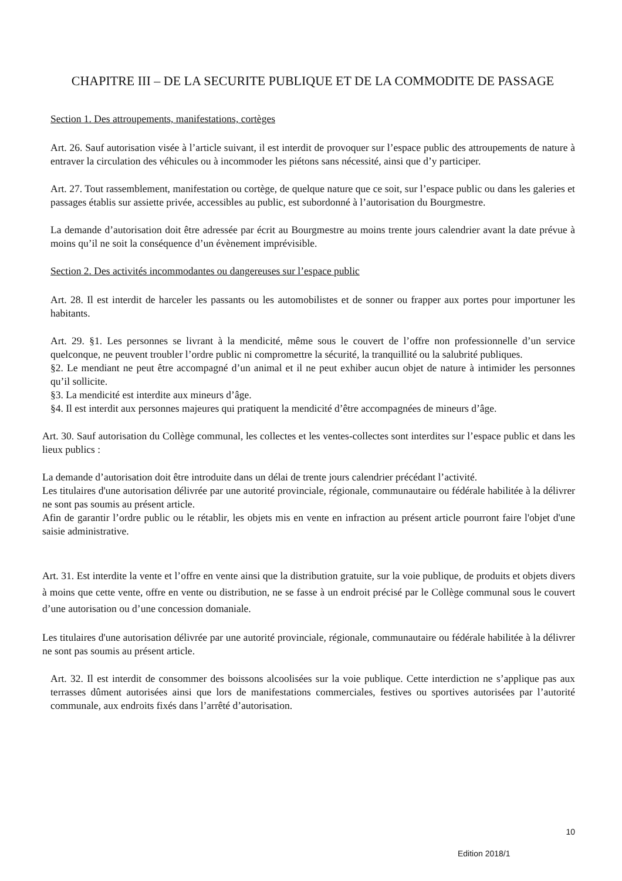CHAPITRE III – DE LA SECURITE PUBLIQUE ET DE LA COMMODITE DE PASSAGE
Section 1. Des attroupements, manifestations, cortèges
Art. 26. Sauf autorisation visée à l’article suivant, il est interdit de provoquer sur l’espace public des attroupements de nature à entraver la circulation des véhicules ou à incommoder les piétons sans nécessité, ainsi que d’y participer.
Art. 27. Tout rassemblement, manifestation ou cortège, de quelque nature que ce soit, sur l’espace public ou dans les galeries et passages établis sur assiette privée, accessibles au public, est subordonné à l’autorisation du Bourgmestre.
La demande d’autorisation doit être adressée par écrit au Bourgmestre au moins trente jours calendrier avant la date prévue à moins qu’il ne soit la conséquence d’un évènement imprévisible.
Section 2. Des activités incommodantes ou dangereuses sur l’espace public
Art. 28. Il est interdit de harceler les passants ou les automobilistes et de sonner ou frapper aux portes pour importuner les habitants.
Art. 29. §1. Les personnes se livrant à la mendicité, même sous le couvert de l’offre non professionnelle d’un service quelconque, ne peuvent troubler l’ordre public ni compromettre la sécurité, la tranquillité ou la salubrité publiques.
§2. Le mendiant ne peut être accompagné d’un animal et il ne peut exhiber aucun objet de nature à intimider les personnes qu’il sollicite.
§3. La mendicité est interdite aux mineurs d’âge.
§4. Il est interdit aux personnes majeures qui pratiquent la mendicité d’être accompagnées de mineurs d’âge.
Art. 30. Sauf autorisation du Collège communal, les collectes et les ventes-collectes sont interdites sur l’espace public et dans les lieux publics :
La demande d’autorisation doit être introduite dans un délai de trente jours calendrier précédant l’activité.
Les titulaires d'une autorisation délivrée par une autorité provinciale, régionale, communautaire ou fédérale habilitée à la délivrer ne sont pas soumis au présent article.
Afin de garantir l’ordre public ou le rétablir, les objets mis en vente en infraction au présent article pourront faire l'objet d'une saisie administrative.
Art. 31. Est interdite la vente et l’offre en vente ainsi que la distribution gratuite, sur la voie publique, de produits et objets divers à moins que cette vente, offre en vente ou distribution, ne se fasse à un endroit précisé par le Collège communal sous le couvert d’une autorisation ou d’une concession domaniale.
Les titulaires d'une autorisation délivrée par une autorité provinciale, régionale, communautaire ou fédérale habilitée à la délivrer ne sont pas soumis au présent article.
Art. 32. Il est interdit de consommer des boissons alcoolisées sur la voie publique. Cette interdiction ne s’applique pas aux terrasses dûment autorisées ainsi que lors de manifestations commerciales, festives ou sportives autorisées par l’autorité communale, aux endroits fixés dans l’arrêté d’autorisation.
10
Edition 2018/1